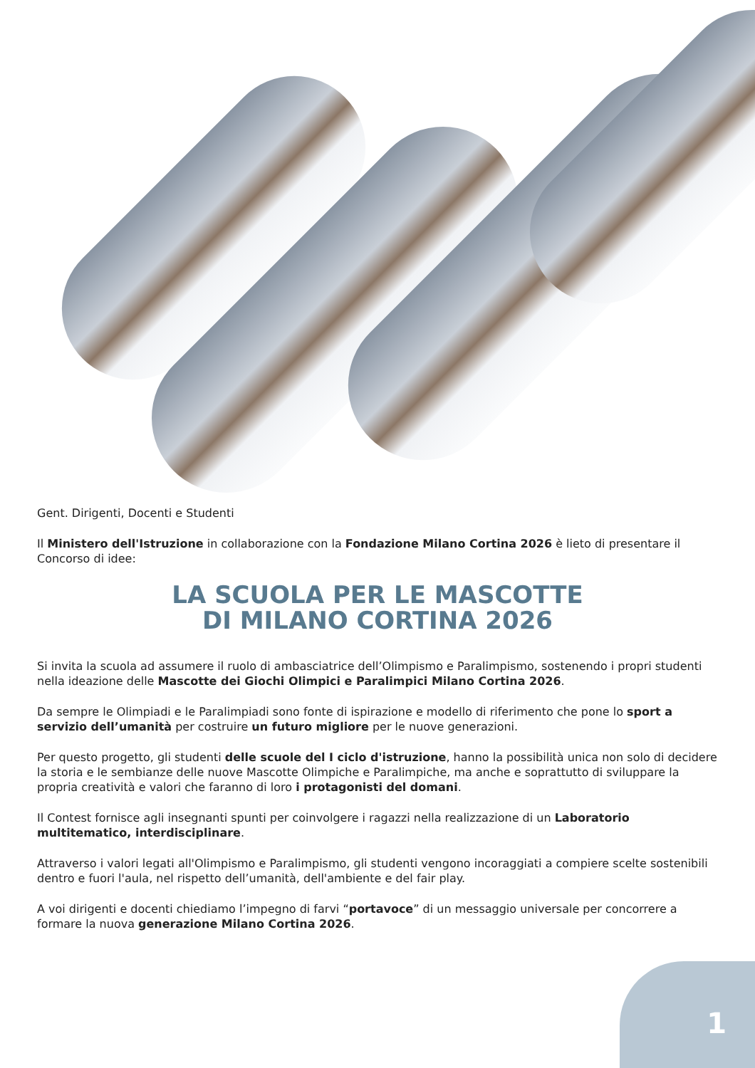Gent. Dirigenti, Docenti e Studenti
Il Ministero dell'Istruzione in collaborazione con la Fondazione Milano Cortina 2026 è lieto di presentare il Concorso di idee:
LA SCUOLA PER LE MASCOTTE
DI MILANO CORTINA 2026
Si invita la scuola ad assumere il ruolo di ambasciatrice dell’Olimpismo e Paralimpismo, sostenendo i propri studenti nella ideazione delle Mascotte dei Giochi Olimpici e Paralimpici Milano Cortina 2026.
Da sempre le Olimpiadi e le Paralimpiadi sono fonte di ispirazione e modello di riferimento che pone lo sport a servizio dell’umanità per costruire un futuro migliore per le nuove generazioni.
Per questo progetto, gli studenti delle scuole del I ciclo d'istruzione, hanno la possibilità unica non solo di decidere la storia e le sembianze delle nuove Mascotte Olimpiche e Paralimpiche, ma anche e soprattutto di sviluppare la propria creatività e valori che faranno di loro i protagonisti del domani.
Il Contest fornisce agli insegnanti spunti per coinvolgere i ragazzi nella realizzazione di un Laboratorio multitematico, interdisciplinare.
Attraverso i valori legati all'Olimpismo e Paralimpismo, gli studenti vengono incoraggiati a compiere scelte sostenibili dentro e fuori l'aula, nel rispetto dell’umanità, dell'ambiente e del fair play.
A voi dirigenti e docenti chiediamo l’impegno di farvi “portavoce” di un messaggio universale per concorrere a formare la nuova generazione Milano Cortina 2026.
1